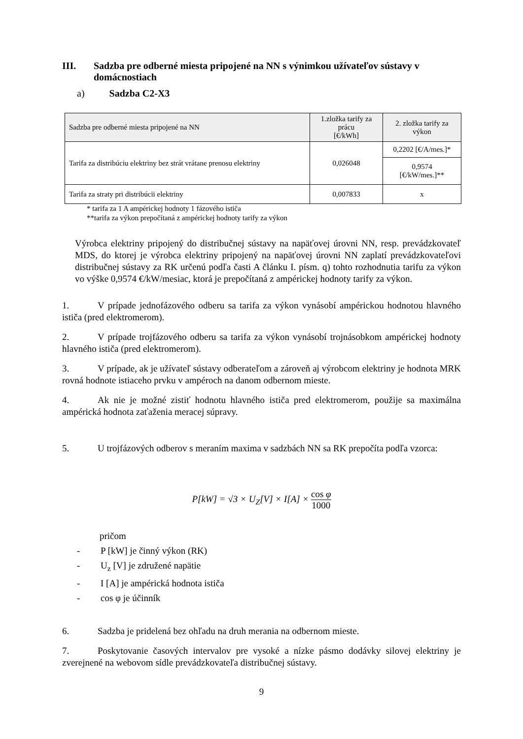III. Sadzba pre odberné miesta pripojené na NN s výnimkou užívateľov sústavy v domácnostiach
a) Sadzba C2-X3
| Sadzba pre odberné miesta pripojené na NN | 1.zložka tarify za prácu [€/kWh] | 2. zložka tarify za výkon |
| --- | --- | --- |
| Tarifa za distribúciu elektriny bez strát vrátane prenosu elektriny | 0,026048 | 0,2202 [€/A/mes.]* |
| | | 0,9574 [€/kW/mes.]** |
| Tarifa za straty pri distribúcii elektriny | 0,007833 | x |
* tarifa za 1 A ampérickej hodnoty 1 fázového ističa
**tarifa za výkon prepočítaná z ampérickej hodnoty tarify za výkon
Výrobca elektriny pripojený do distribučnej sústavy na napäťovej úrovni NN, resp. prevádzkovateľ MDS, do ktorej je výrobca elektriny pripojený na napäťovej úrovni NN zaplatí prevádzkovateľovi distribučnej sústavy za RK určenú podľa časti A článku I. písm. q) tohto rozhodnutia tarifu za výkon vo výške 0,9574 €/kW/mesiac, ktorá je prepočítaná z ampérickej hodnoty tarify za výkon.
1. V prípade jednofázového odberu sa tarifa za výkon vynásobí ampérickou hodnotou hlavného ističa (pred elektromerom).
2. V prípade trojfázového odberu sa tarifa za výkon vynásobí trojnásobkom ampérickej hodnoty hlavného ističa (pred elektromerom).
3. V prípade, ak je užívateľ sústavy odberateľom a zároveň aj výrobcom elektriny je hodnota MRK rovná hodnote istiaceho prvku v ampéroch na danom odbernom mieste.
4. Ak nie je možné zistiť hodnotu hlavného ističa pred elektromerom, použije sa maximálna ampérická hodnota zaťaženia meracej súpravy.
5. U trojfázových odberov s meraním maxima v sadzbách NN sa RK prepočíta podľa vzorca:
P[kW] = √3 × U<sub>Z</sub>[V] × I[A] × cos φ 1000
pričom
- P [kW] je činný výkon (RK)
- U<sub>z</sub> [V] je združené napätie
- I [A] je ampérická hodnota ističa
- cos φ je účinník
6. Sadzba je pridelená bez ohľadu na druh merania na odbernom mieste.
7. Poskytovanie časových intervalov pre vysoké a nízke pásmo dodávky silovej elektriny je zverejnené na webovom sídle prevádzkovateľa distribučnej sústavy.
9